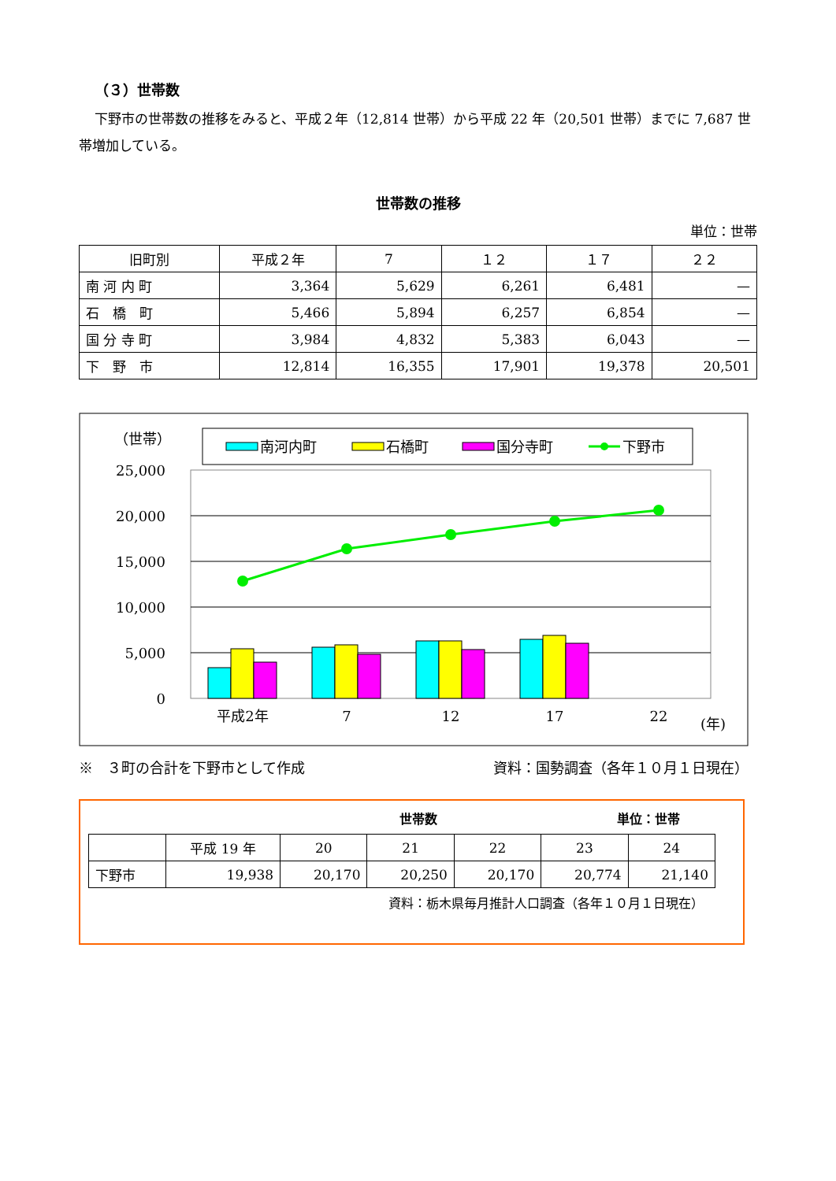（３）世帯数
下野市の世帯数の推移をみると、平成２年（12,814 世帯）から平成 22 年（20,501 世帯）までに 7,687 世帯増加している。
世帯数の推移
単位：世帯
| 旧町別 | 平成２年 | 7 | １２ | １７ | ２２ |
| --- | --- | --- | --- | --- | --- |
| 南 河 内 町 | 3,364 | 5,629 | 6,261 | 6,481 | — |
| 石 橋 町 | 5,466 | 5,894 | 6,257 | 6,854 | — |
| 国 分 寺 町 | 3,984 | 4,832 | 5,383 | 6,043 | — |
| 下 野 市 | 12,814 | 16,355 | 17,901 | 19,378 | 20,501 |
（世帯）
南河内町
石橋町
国分寺町
下野市
25,000
20,000
15,000
10,000
5,000
0
平成2年
7
12
17
22
(年)
※　３町の合計を下野市として作成 資料：国勢調査（各年１０月１日現在）
世帯数 単位：世帯
| | 平成 19 年 | 20 | 21 | 22 | 23 | 24 |
| --- | --- | --- | --- | --- | --- | --- |
| 下野市 | 19,938 | 20,170 | 20,250 | 20,170 | 20,774 | 21,140 |
資料：栃木県毎月推計人口調査（各年１０月１日現在）